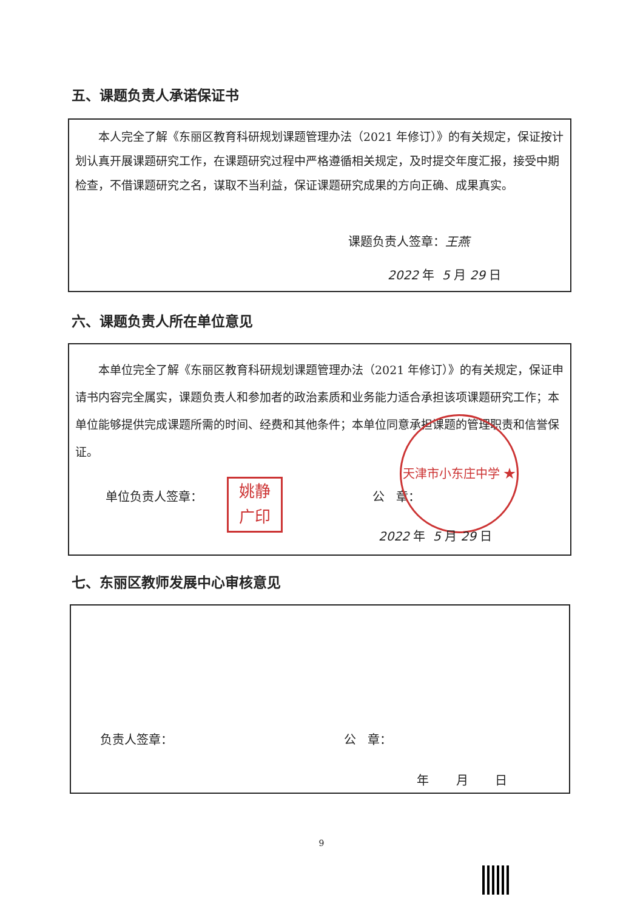五、课题负责人承诺保证书
本人完全了解《东丽区教育科研规划课题管理办法（2021 年修订）》的有关规定，保证按计划认真开展课题研究工作，在课题研究过程中严格遵循相关规定，及时提交年度汇报，接受中期检查，不借课题研究之名，谋取不当利益，保证课题研究成果的方向正确、成果真实。
课题负责人签章：王燕
2022 年 5 月 29 日
六、课题负责人所在单位意见
本单位完全了解《东丽区教育科研规划课题管理办法（2021 年修订）》的有关规定，保证申请书内容完全属实，课题负责人和参加者的政治素质和业务能力适合承担该项课题研究工作；本单位能够提供完成课题所需的时间、经费和其他条件；本单位同意承担课题的管理职责和信誉保证。
单位负责人签章：
姚静
广印
公 章：
天津市小东庄中学 ★
2022 年 5 月 29 日
七、东丽区教师发展中心审核意见
负责人签章： 公 章：
年 月 日
9